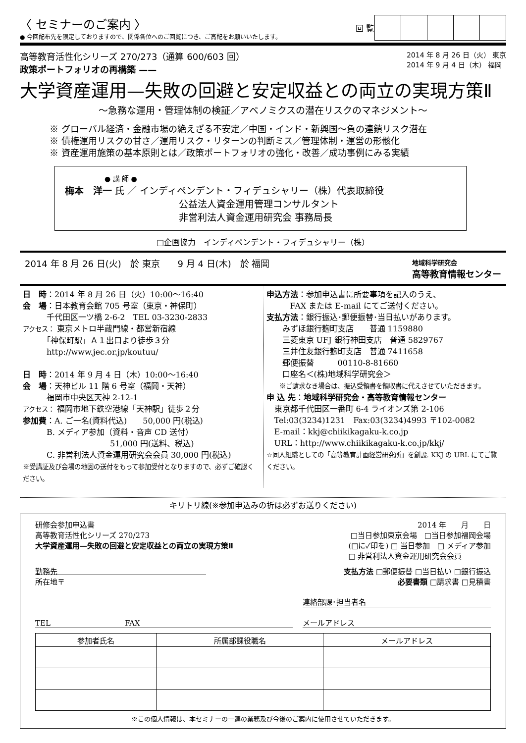〈 セミナーのご案内 〉
● 今回配布先を限定しておりますので、関係各位へのご回覧につき、ご高配をお願いいたします。
| 回 覧 | | | | | |
高等教育活性化シリーズ 270/273（通算 600/603 回）
政策ポートフォリオの再構築 ——
2014 年 8 月 26 日（火） 東京
2014 年 9 月 4 日（木） 福岡
大学資産運用—失敗の回避と安定収益との両立の実現方策Ⅱ
～急務な運用・管理体制の検証／アベノミクスの潜在リスクのマネジメント～
※ グローバル経済・金融市場の絶えざる不安定／中国・インド・新興国～負の連鎖リスク潜在
※ 債権運用リスクの甘さ／運用リスク・リターンの判断ミス／管理体制・運営の形骸化
※ 資産運用施策の基本原則とは／政策ポートフォリオの強化・改善／成功事例にみる実績
● 講 師 ●
梅本　洋一 氏 ／ インディペンデント・フィデュシャリー（株）代表取締役
公益法人資金運用管理コンサルタント
非営利法人資金運用研究会 事務局長
□企画協力　インディペンデント・フィデュシャリー（株）
2014 年 8 月 26 日(火)　於 東京　　9 月 4 日(木)　於 福岡 地域科学研究会
高等教育情報センター
日　時：2014 年 8 月 26 日（火）10:00～16:40
会　場：日本教育会館 705 号室（東京・神保町）
　　　千代田区一ツ橋 2-6-2　TEL 03-3230-2833
アクセス： 東京メトロ半蔵門線・都営新宿線
　　　「神保町駅」Ａ１出口より徒歩３分
　　　http://www.jec.or.jp/koutuu/
日　時：2014 年 9 月 4 日（木）10:00～16:40
会　場：天神ビル 11 階 6 号室（福岡・天神）
　　　福岡市中央区天神 2-12-1
アクセス： 福岡市地下鉄空港線「天神駅」徒歩２分
参加費：A. ご一名(資料代込)　　50,000 円(税込)
　　　B. メディア参加（資料・音声 CD 送付）
　　　　　　　　　　　51,000 円(送料、税込)
　　　C. 非営利法人資金運用研究会会員 30,000 円(税込)
※受講証及び会場の地図の送付をもって参加受付となりますので、必ずご確認ください。
申込方法：参加申込書に所要事項を記入のうえ、
　　　FAX または E-mail にてご送付ください。
支払方法：銀行振込･郵便振替･当日払いがあります。
　　みずほ銀行麹町支店　　普通 1159880
　　三菱東京 UFJ 銀行神田支店　普通 5829767
　　三井住友銀行麹町支店　普通 7411658
　　郵便振替　　　00110-8-81660
　　口座名＜(株)地域科学研究会＞
　　※ご請求なき場合は、振込受領書を領収書に代えさせていただきます。
申 込 先：地域科学研究会・高等教育情報センター
　東京都千代田区一番町 6-4 ライオンズ第 2-106
　Tel:03(3234)1231　Fax:03(3234)4993 〒102-0082
　E-mail：kkj@chiikikagaku-k.co.jp
　URL：http://www.chiikikagaku-k.co.jp/kkj/
☆同人組織としての「高等教育計画経営研究所」を創設. KKJ の URL にてご覧ください。
キリトリ線(※参加申込みの折は必ずお送りください)
研修会参加申込書 2014 年　　月　　日
高等教育活性化シリーズ 270/273 □当日参加東京会場　□当日参加福岡会場
大学資産運用—失敗の回避と安定収益との両立の実現方策Ⅱ (□に✓印を) □ 当日参加　□ メディア参加
□ 非営利法人資金運用研究会会員
勤務先　　　　　　　　　　　　　　　　　　　　支払方法 □郵便振替 □当日払い □銀行振込
所在地〒 必要書類 □請求書 □見積書
　 連絡部課･担当者名
TEL　　　　　　　　　　FAX メールアドレス
| 参加者氏名 | 所属部課役職名 | メールアドレス |
| --- | --- | --- |
※この個人情報は、本セミナーの一連の業務及び今後のご案内に使用させていただきます。